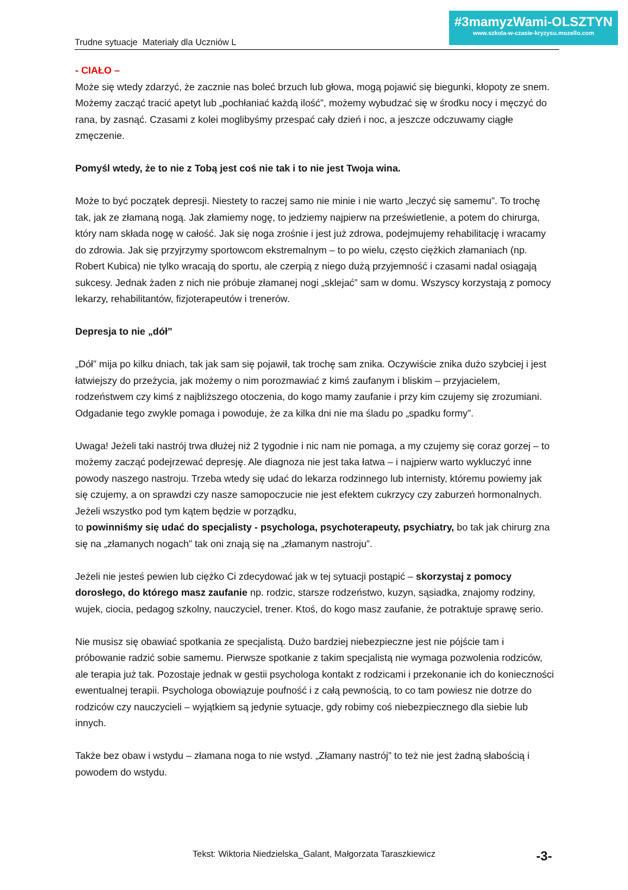#3mamyzWami-OLSZTYN
www.szkola-w-czasie-kryzysu.mozello.com
Trudne sytuacje Materiały dla Uczniów L
- CIAŁO –
Może się wtedy zdarzyć, że zacznie nas boleć brzuch lub głowa, mogą pojawić się biegunki, kłopoty ze snem. Możemy zacząć tracić apetyt lub „pochłaniać każdą ilość”, możemy wybudzać się w środku nocy i męczyć do rana, by zasnąć. Czasami z kolei moglibyśmy przespać cały dzień i noc, a jeszcze odczuwamy ciągłe zmęczenie.
Pomyśl wtedy, że to nie z Tobą jest coś nie tak i to nie jest Twoja wina.
Może to być początek depresji. Niestety to raczej samo nie minie i nie warto „leczyć się samemu”. To trochę tak, jak ze złamaną nogą. Jak złamiemy nogę, to jedziemy najpierw na prześwietlenie, a potem do chirurga, który nam składa nogę w całość. Jak się noga zrośnie i jest już zdrowa, podejmujemy rehabilitację i wracamy do zdrowia. Jak się przyjrzymy sportowcom ekstremalnym – to po wielu, często ciężkich złamaniach (np. Robert Kubica) nie tylko wracają do sportu, ale czerpią z niego dużą przyjemność i czasami nadal osiągają sukcesy. Jednak żaden z nich nie próbuje złamanej nogi „sklejać” sam w domu. Wszyscy korzystają z pomocy lekarzy, rehabilitantów, fizjoterapeutów i trenerów.
Depresja to nie „dół”
„Dół” mija po kilku dniach, tak jak sam się pojawił, tak trochę sam znika. Oczywiście znika dużo szybciej i jest łatwiejszy do przeżycia, jak możemy o nim porozmawiać z kimś zaufanym i bliskim – przyjacielem, rodzeństwem czy kimś z najbliższego otoczenia, do kogo mamy zaufanie i przy kim czujemy się zrozumiani. Odgadanie tego zwykle pomaga i powoduje, że za kilka dni nie ma śladu po „spadku formy”.
Uwaga! Jeżeli taki nastrój trwa dłużej niż 2 tygodnie i nic nam nie pomaga, a my czujemy się coraz gorzej – to możemy zacząć podejrzewać depresję. Ale diagnoza nie jest taka łatwa – i najpierw warto wykluczyć inne powody naszego nastroju. Trzeba wtedy się udać do lekarza rodzinnego lub internisty, któremu powiemy jak się czujemy, a on sprawdzi czy nasze samopoczucie nie jest efektem cukrzycy czy zaburzeń hormonalnych. Jeżeli wszystko pod tym kątem będzie w porządku,
to powinniśmy się udać do specjalisty - psychologa, psychoterapeuty, psychiatry, bo tak jak chirurg zna się na „złamanych nogach” tak oni znają się na „złamanym nastroju”.
Jeżeli nie jesteś pewien lub ciężko Ci zdecydować jak w tej sytuacji postąpić – skorzystaj z pomocy dorosłego, do którego masz zaufanie np. rodzic, starsze rodzeństwo, kuzyn, sąsiadka, znajomy rodziny, wujek, ciocia, pedagog szkolny, nauczyciel, trener. Ktoś, do kogo masz zaufanie, że potraktuje sprawę serio.
Nie musisz się obawiać spotkania ze specjalistą. Dużo bardziej niebezpieczne jest nie pójście tam i próbowanie radzić sobie samemu. Pierwsze spotkanie z takim specjalistą nie wymaga pozwolenia rodziców, ale terapia już tak. Pozostaje jednak w gestii psychologa kontakt z rodzicami i przekonanie ich do konieczności ewentualnej terapii. Psychologa obowiązuje poufność i z całą pewnością, to co tam powiesz nie dotrze do rodziców czy nauczycieli – wyjątkiem są jedynie sytuacje, gdy robimy coś niebezpiecznego dla siebie lub innych.
Także bez obaw i wstydu – złamana noga to nie wstyd. „Złamany nastrój” to też nie jest żadną słabością i powodem do wstydu.
Tekst: Wiktoria Niedzielska_Galant, Małgorzata Taraszkiewicz -3-